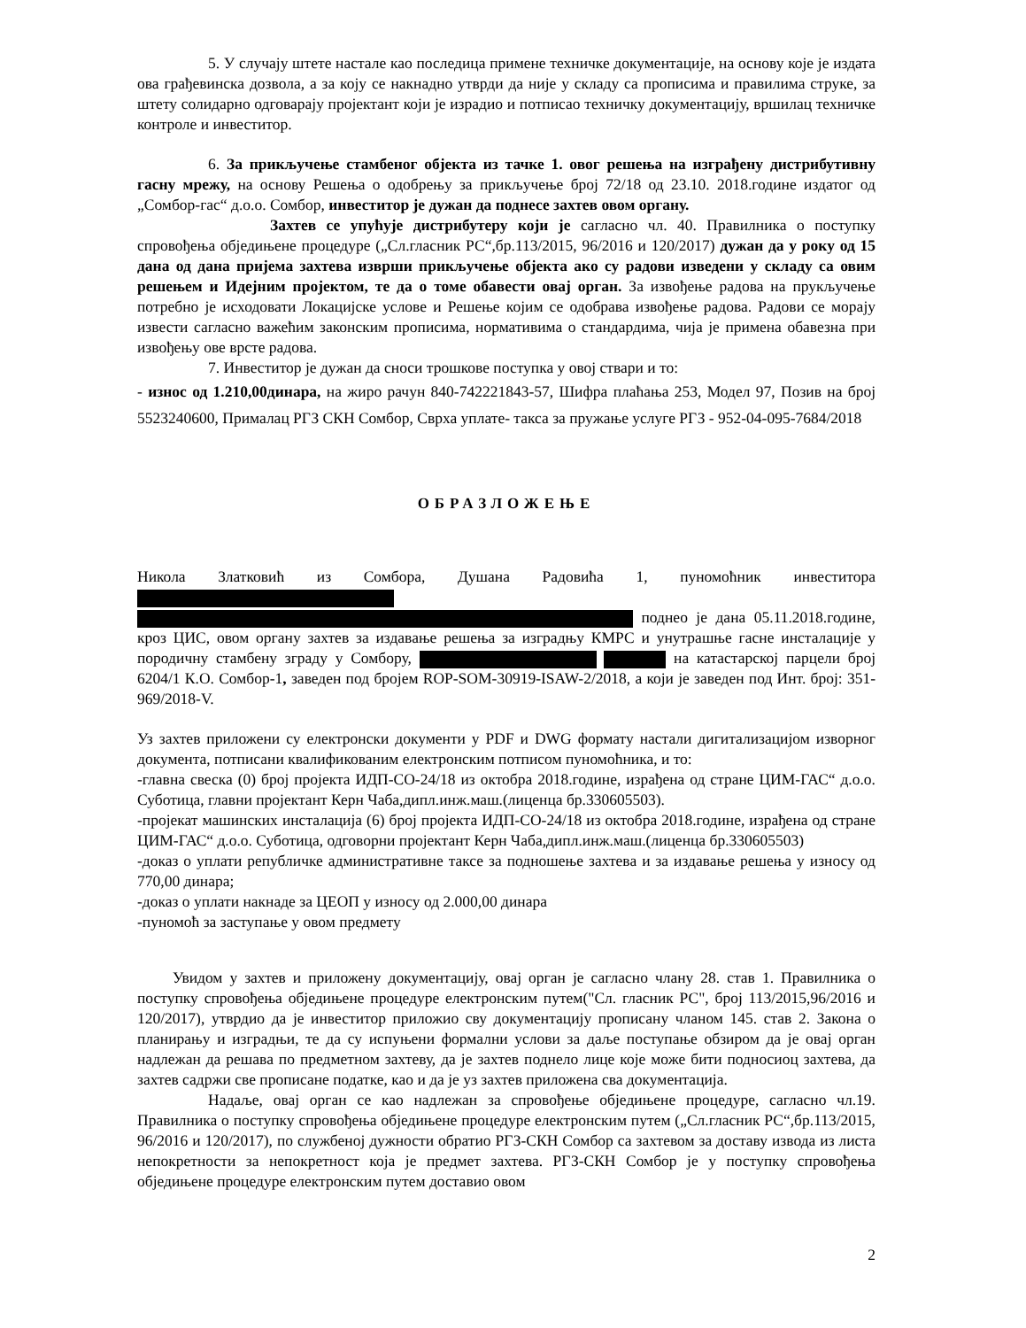5. У случају штете настале као последица примене техничке документације, на основу које је издата ова грађевинска дозвола, а за коју се накнадно утврди да није у складу са прописима и правилима струке, за штету солидарно одговарају пројектант који је израдио и потписао техничку документацију, вршилац техничке контроле и инвеститор.
6. За прикључење стамбеног објекта из тачке 1. овог решења на изграђену дистрибутивну гасну мрежу, на основу Решења о одобрењу за прикључење број 72/18 од 23.10. 2018.године издатог од „Сомбор-гас“ д.о.о. Сомбор, инвеститор је дужан да поднесе захтев овом органу.
Захтев се упућује дистрибутеру који је сагласно чл. 40. Правилника о поступку спровођења обједињене процедуре („Сл.гласник РС“,бр.113/2015, 96/2016 и 120/2017) дужан да у року од 15 дана од дана пријема захтева изврши прикључење објекта ако су радови изведени у складу са овим решењем и Идејним пројектом, те да о томе обавести овај орган. За извођење радова на прукључење потребно је исходовати Локацијске услове и Решење којим се одобрава извођење радова. Радови се морају извести сагласно важећим законским прописима, нормативима о стандардима, чија је примена обавезна при извођењу ове врсте радова.
7. Инвеститор је дужан да сноси трошкове поступка у овој ствари и то:
- износ од 1.210,00динара, на жиро рачун 840-742221843-57, Шифра плаћања 253, Модел 97, Позив на број 5523240600, Прималац РГЗ СКН Сомбор, Сврха уплате- такса за пружање услуге РГЗ - 952-04-095-7684/2018
ОБРАЗЛОЖЕЊЕ
Никола Златковић из Сомбора, Душана Радовића 1, пуномоћник инвеститора поднео је дана 05.11.2018.године, кроз ЦИС, овом органу захтев за издавање решења за изградњу КМРС и унутрашње гасне инсталације у породичну стамбену зграду у Сомбору, на катастарској парцели број 6204/1 К.О. Сомбор-1, заведен под бројем ROP-SOM-30919-ISAW-2/2018, а који је заведен под Инт. број: 351-969/2018-V.
Уз захтев приложени су електронски документи у PDF и DWG формату настали дигитализацијом изворног документа, потписани квалификованим електронским потписом пуномоћника, и то:
-главна свеска (0) број пројекта ИДП-СО-24/18 из октобра 2018.године, израђена од стране ЦИМ-ГАС“ д.о.о. Суботица, главни пројектант Керн Чаба,дипл.инж.маш.(лиценца бр.330605503).
-пројекат машинских инсталација (6) број пројекта ИДП-СО-24/18 из октобра 2018.године, израђена од стране ЦИМ-ГАС“ д.о.о. Суботица, одговорни пројектант Керн Чаба,дипл.инж.маш.(лиценца бр.330605503)
-доказ о уплати републичке административне таксе за подношење захтева и за издавање решења у износу од 770,00 динара;
-доказ о уплати накнаде за ЦЕОП у износу од 2.000,00 динара
-пуномоћ за заступање у овом предмету
Увидом у захтев и приложену документацију, овај орган је сагласно члану 28. став 1. Правилника о поступку спровођења обједињене процедуре електронским путем("Сл. гласник РС", број 113/2015,96/2016 и 120/2017), утврдио да је инвеститор приложио сву документацију прописану чланом 145. став 2. Закона о планирању и изградњи, те да су испуњени формални услови за даље поступање обзиром да је овај орган надлежан да решава по предметном захтеву, да је захтев поднело лице које може бити подносиоц захтева, да захтев садржи све прописане податке, као и да је уз захтев приложена сва документација.
Надаље, овај орган се као надлежан за спровођење обједињене процедуре, сагласно чл.19. Правилника о поступку спровођења обједињене процедуре електронским путем („Сл.гласник РС“,бр.113/2015, 96/2016 и 120/2017), по службеној дужности обратио РГЗ-СКН Сомбор са захтевом за доставу извода из листа непокретности за непокретност која је предмет захтева. РГЗ-СКН Сомбор је у поступку спровођења обједињене процедуре електронским путем доставио овом
2